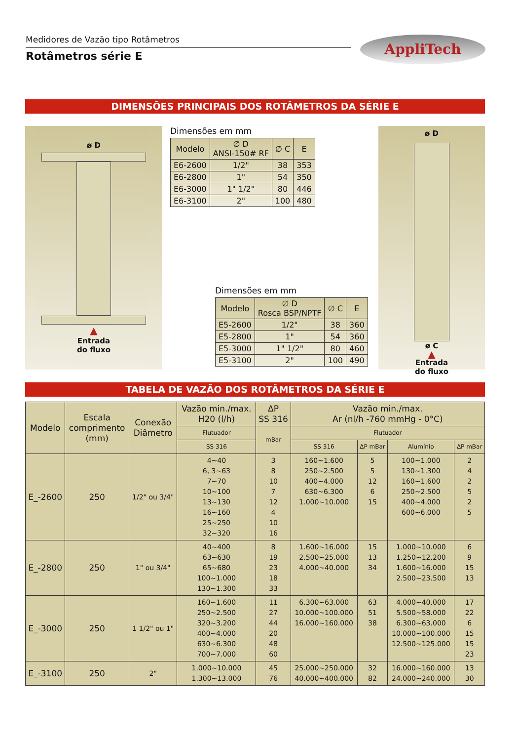Medidores de Vazão tipo Rotâmetros
Rotâmetros série E
AppliTech
DIMENSÕES PRINCIPAIS DOS ROTÂMETROS DA SÉRIE E
ø D
▲
Entrada
do fluxo
Dimensões em mm
| Modelo | ∅ D ANSI-150# RF | ∅ C | E |
| --- | --- | --- | --- |
| E6-2600 | 1/2" | 38 | 353 |
| E6-2800 | 1" | 54 | 350 |
| E6-3000 | 1" 1/2" | 80 | 446 |
| E6-3100 | 2" | 100 | 480 |
Dimensões em mm
| Modelo | ∅ D Rosca BSP/NPTF | ∅ C | E |
| --- | --- | --- | --- |
| E5-2600 | 1/2" | 38 | 360 |
| E5-2800 | 1" | 54 | 360 |
| E5-3000 | 1" 1/2" | 80 | 460 |
| E5-3100 | 2" | 100 | 490 |
ø D
ø C
▲
Entrada
do fluxo
TABELA DE VAZÃO DOS ROTÂMETROS DA SÉRIE E
| Modelo | Escala comprimento (mm) | Conexão Diâmetro | Vazão min./max. H20 (l/h) | ΔP SS 316 | Vazão min./max. Ar (nl/h -760 mmHg - 0°C) | | | |
| --- | --- | --- | --- | --- | --- | --- | --- | --- |
| | | | Flutuador | mBar | Flutuador | | | |
| | | | SS 316 | | SS 316 | ΔP mBar | Alumínio | ΔP mBar |
| E_-2600 | 250 | 1/2" ou 3/4" | 4~40 6, 3~63 7~70 10~100 13~130 16~160 25~250 32~320 | 3 8 10 7 12 4 10 16 | 160~1.600 250~2.500 400~4.000 630~6.300 1.000~10.000 | 5 5 12 6 15 | 100~1.000 130~1.300 160~1.600 250~2.500 400~4.000 600~6.000 | 2 4 2 5 2 5 |
| E_-2800 | 250 | 1" ou 3/4" | 40~400 63~630 65~680 100~1.000 130~1.300 | 8 19 23 18 33 | 1.600~16.000 2.500~25.000 4.000~40.000 | 15 13 34 | 1.000~10.000 1.250~12.200 1.600~16.000 2.500~23.500 | 6 9 15 13 |
| E_-3000 | 250 | 1 1/2" ou 1" | 160~1.600 250~2.500 320~3.200 400~4.000 630~6.300 700~7.000 | 11 27 44 20 48 60 | 6.300~63.000 10.000~100.000 16.000~160.000 | 63 51 38 | 4.000~40.000 5.500~58.000 6.300~63.000 10.000~100.000 12.500~125.000 | 17 22 6 15 15 23 |
| E_-3100 | 250 | 2" | 1.000~10.000 1.300~13.000 | 45 76 | 25.000~250.000 40.000~400.000 | 32 82 | 16.000~160.000 24.000~240.000 | 13 30 |